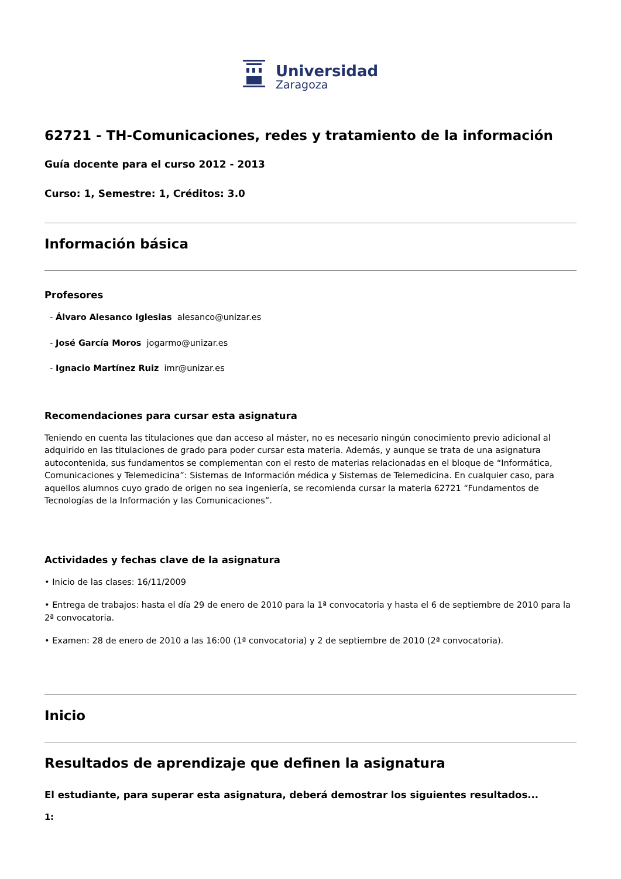Universidad
Zaragoza
62721 - TH-Comunicaciones, redes y tratamiento de la información
Guía docente para el curso 2012 - 2013
Curso: 1, Semestre: 1, Créditos: 3.0
Información básica
Profesores
- Álvaro Alesanco Iglesias alesanco@unizar.es
- José García Moros jogarmo@unizar.es
- Ignacio Martínez Ruiz imr@unizar.es
Recomendaciones para cursar esta asignatura
Teniendo en cuenta las titulaciones que dan acceso al máster, no es necesario ningún conocimiento previo adicional al adquirido en las titulaciones de grado para poder cursar esta materia. Además, y aunque se trata de una asignatura autocontenida, sus fundamentos se complementan con el resto de materias relacionadas en el bloque de “Informática, Comunicaciones y Telemedicina”: Sistemas de Información médica y Sistemas de Telemedicina. En cualquier caso, para aquellos alumnos cuyo grado de origen no sea ingeniería, se recomienda cursar la materia 62721 “Fundamentos de Tecnologías de la Información y las Comunicaciones”.
Actividades y fechas clave de la asignatura
• Inicio de las clases: 16/11/2009
• Entrega de trabajos: hasta el día 29 de enero de 2010 para la 1ª convocatoria y hasta el 6 de septiembre de 2010 para la 2ª convocatoria.
• Examen: 28 de enero de 2010 a las 16:00 (1ª convocatoria) y 2 de septiembre de 2010 (2ª convocatoria).
Inicio
Resultados de aprendizaje que definen la asignatura
El estudiante, para superar esta asignatura, deberá demostrar los siguientes resultados...
1: